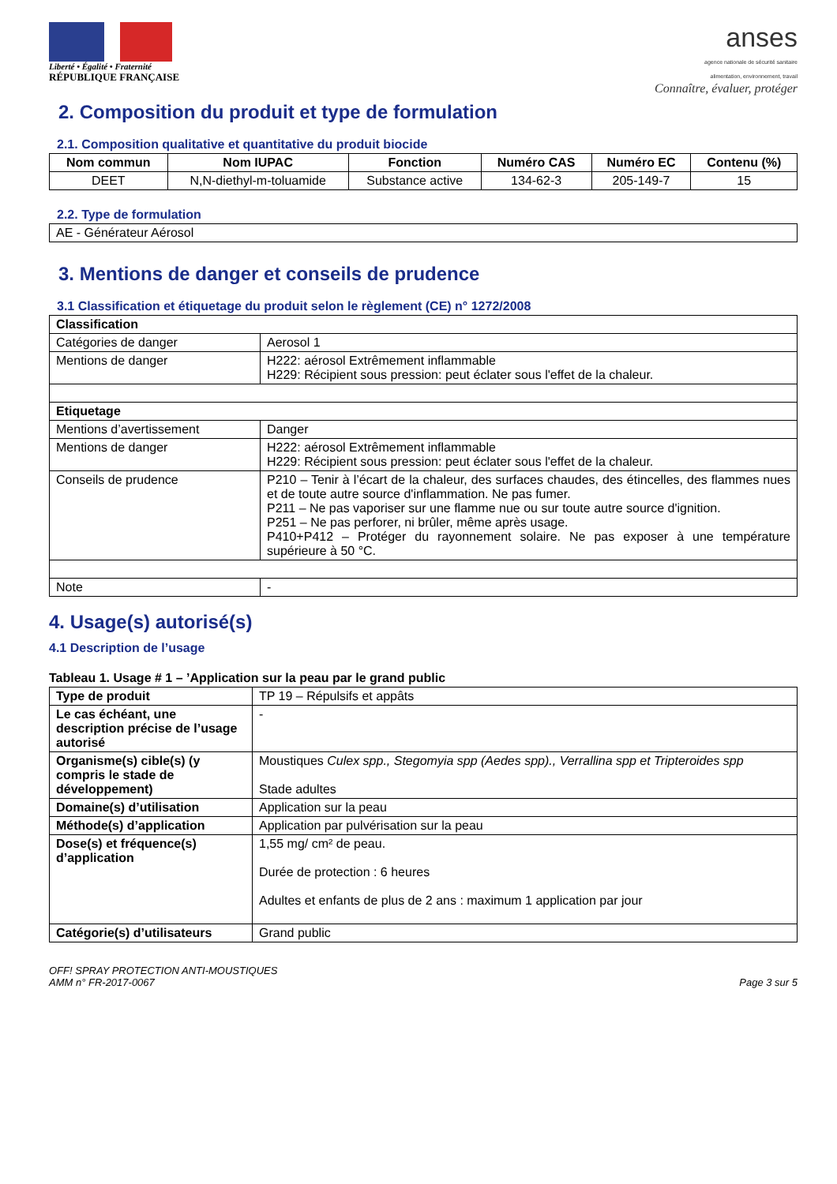Liberté • Égalité • Fraternité
RÉPUBLIQUE FRANÇAISE
anses
agence nationale de sécurité sanitaire
alimentation, environnement, travail
Connaître, évaluer, protéger
2. Composition du produit et type de formulation
2.1. Composition qualitative et quantitative du produit biocide
| Nom commun | Nom IUPAC | Fonction | Numéro CAS | Numéro EC | Contenu (%) |
| --- | --- | --- | --- | --- | --- |
| DEET | N,N-diethyl-m-toluamide | Substance active | 134-62-3 | 205-149-7 | 15 |
2.2. Type de formulation
| AE - Générateur Aérosol |
3. Mentions de danger et conseils de prudence
3.1 Classification et étiquetage du produit selon le règlement (CE) n° 1272/2008
| Classification | |
| Catégories de danger | Aerosol 1 |
| Mentions de danger | H222: aérosol Extrêmement inflammable H229: Récipient sous pression: peut éclater sous l'effet de la chaleur. |
| Etiquetage | |
| Mentions d’avertissement | Danger |
| Mentions de danger | H222: aérosol Extrêmement inflammable H229: Récipient sous pression: peut éclater sous l'effet de la chaleur. |
| Conseils de prudence | P210 – Tenir à l’écart de la chaleur, des surfaces chaudes, des étincelles, des flammes nues et de toute autre source d'inflammation. Ne pas fumer. P211 – Ne pas vaporiser sur une flamme nue ou sur toute autre source d'ignition. P251 – Ne pas perforer, ni brûler, même après usage. P410+P412 – Protéger du rayonnement solaire. Ne pas exposer à une température supérieure à 50 °C. |
| Note | - |
4. Usage(s) autorisé(s)
4.1 Description de l’usage
Tableau 1. Usage # 1 – ’Application sur la peau par le grand public
| Type de produit | TP 19 – Répulsifs et appâts |
| Le cas échéant, une description précise de l’usage autorisé | - |
| Organisme(s) cible(s) (y compris le stade de développement) | Moustiques Culex spp., Stegomyia spp (Aedes spp)., Verrallina spp et Tripteroides spp Stade adultes |
| Domaine(s) d’utilisation | Application sur la peau |
| Méthode(s) d’application | Application par pulvérisation sur la peau |
| Dose(s) et fréquence(s) d’application | 1,55 mg/ cm² de peau. Durée de protection : 6 heures Adultes et enfants de plus de 2 ans : maximum 1 application par jour |
| Catégorie(s) d’utilisateurs | Grand public |
OFF! SPRAY PROTECTION ANTI-MOUSTIQUES
AMM n° FR-2017-0067
Page 3 sur 5